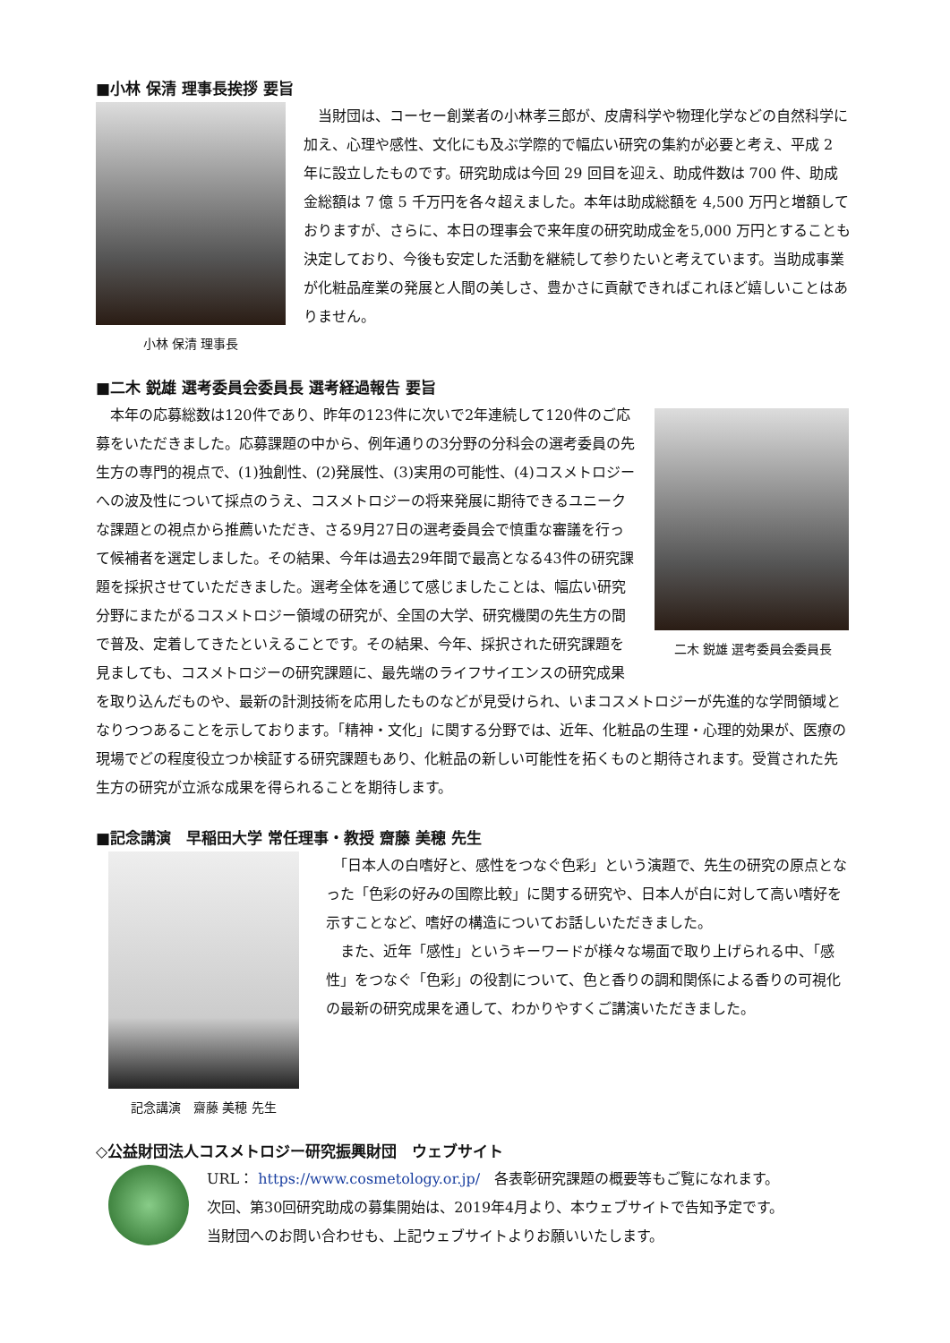■小林 保清 理事長挨拶 要旨
小林 保清 理事長
　当財団は、コーセー創業者の小林孝三郎が、皮膚科学や物理化学などの自然科学に加え、心理や感性、文化にも及ぶ学際的で幅広い研究の集約が必要と考え、平成 2 年に設立したものです。研究助成は今回 29 回目を迎え、助成件数は 700 件、助成金総額は 7 億 5 千万円を各々超えました。本年は助成総額を 4,500 万円と増額しておりますが、さらに、本日の理事会で来年度の研究助成金を5,000 万円とすることも決定しており、今後も安定した活動を継続して参りたいと考えています。当助成事業が化粧品産業の発展と人間の美しさ、豊かさに貢献できればこれほど嬉しいことはありません。
■二木 鋭雄 選考委員会委員長 選考経過報告 要旨
二木 鋭雄 選考委員会委員長
　本年の応募総数は120件であり、昨年の123件に次いで2年連続して120件のご応募をいただきました。応募課題の中から、例年通りの3分野の分科会の選考委員の先生方の専門的視点で、(1)独創性、(2)発展性、(3)実用の可能性、(4)コスメトロジーへの波及性について採点のうえ、コスメトロジーの将来発展に期待できるユニークな課題との視点から推薦いただき、さる9月27日の選考委員会で慎重な審議を行って候補者を選定しました。その結果、今年は過去29年間で最高となる43件の研究課題を採択させていただきました。選考全体を通じて感じましたことは、幅広い研究分野にまたがるコスメトロジー領域の研究が、全国の大学、研究機関の先生方の間で普及、定着してきたといえることです。その結果、今年、採択された研究課題を見ましても、コスメトロジーの研究課題に、最先端のライフサイエンスの研究成果を取り込んだものや、最新の計測技術を応用したものなどが見受けられ、いまコスメトロジーが先進的な学問領域となりつつあることを示しております。「精神・文化」に関する分野では、近年、化粧品の生理・心理的効果が、医療の現場でどの程度役立つか検証する研究課題もあり、化粧品の新しい可能性を拓くものと期待されます。受賞された先生方の研究が立派な成果を得られることを期待します。
■記念講演　早稲田大学 常任理事・教授 齋藤 美穂 先生
記念講演　齋藤 美穂 先生
　「日本人の白嗜好と、感性をつなぐ色彩」という演題で、先生の研究の原点となった「色彩の好みの国際比較」に関する研究や、日本人が白に対して高い嗜好を示すことなど、嗜好の構造についてお話しいただきました。
　また、近年「感性」というキーワードが様々な場面で取り上げられる中、「感性」をつなぐ「色彩」の役割について、色と香りの調和関係による香りの可視化の最新の研究成果を通して、わかりやすくご講演いただきました。
◇公益財団法人コスメトロジー研究振興財団　ウェブサイト
URL： https://www.cosmetology.or.jp/　各表彰研究課題の概要等もご覧になれます。
次回、第30回研究助成の募集開始は、2019年4月より、本ウェブサイトで告知予定です。
当財団へのお問い合わせも、上記ウェブサイトよりお願いいたします。